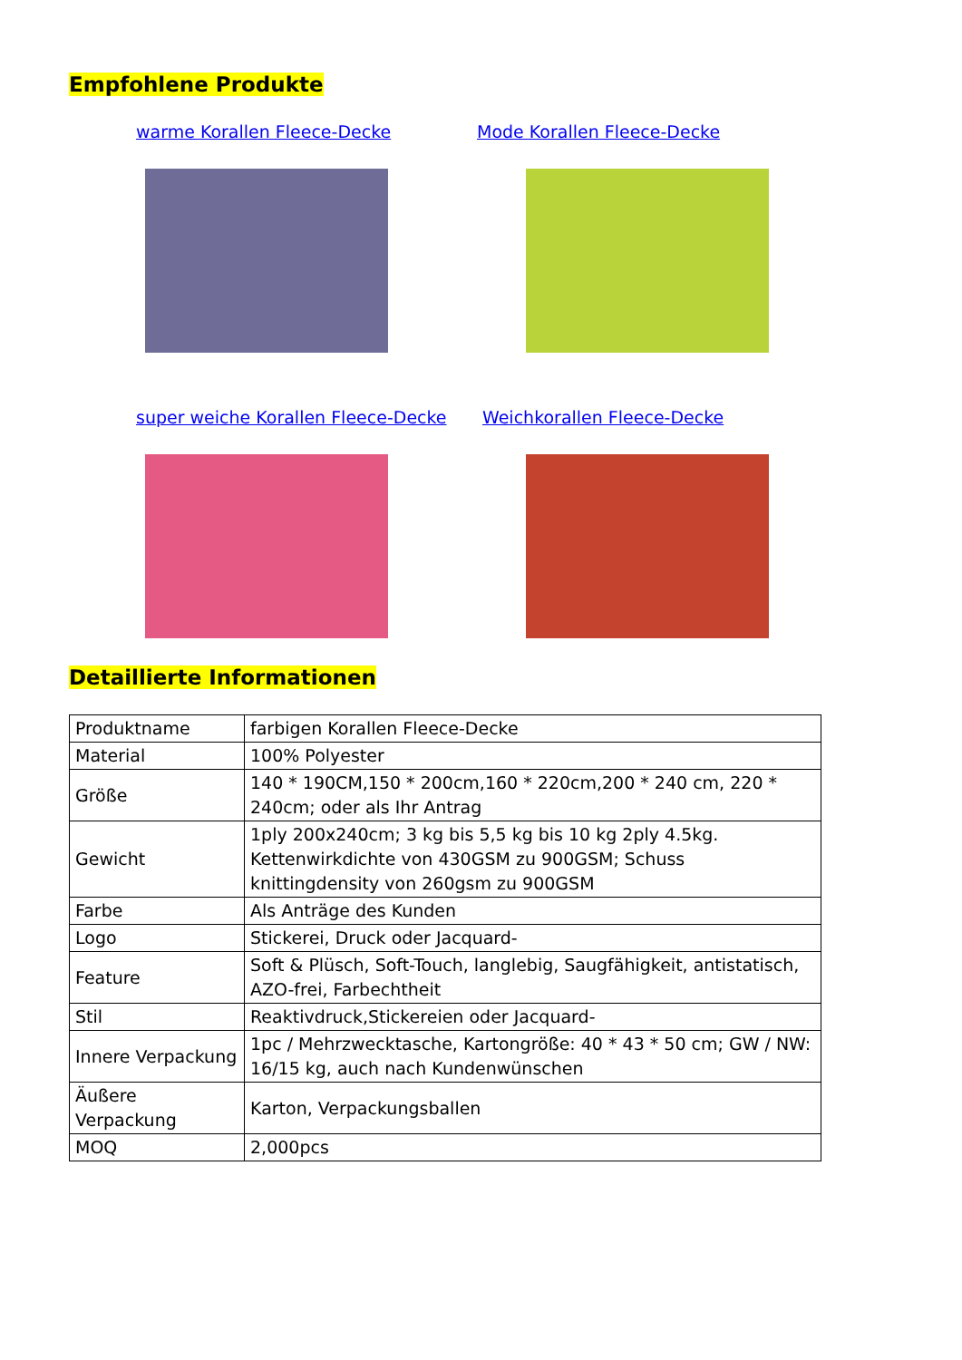Empfohlene Produkte
warme Korallen Fleece-Decke
Mode Korallen Fleece-Decke
super weiche Korallen Fleece-Decke
Weichkorallen Fleece-Decke
Detaillierte Informationen
| Produktname | farbigen Korallen Fleece-Decke |
| Material | 100% Polyester |
| Größe | 140 * 190CM,150 * 200cm,160 * 220cm,200 * 240 cm, 220 * 240cm; oder als Ihr Antrag |
| Gewicht | 1ply 200x240cm; 3 kg bis 5,5 kg bis 10 kg 2ply 4.5kg. Kettenwirkdichte von 430GSM zu 900GSM; Schuss knittingdensity von 260gsm zu 900GSM |
| Farbe | Als Anträge des Kunden |
| Logo | Stickerei, Druck oder Jacquard- |
| Feature | Soft & Plüsch, Soft-Touch, langlebig, Saugfähigkeit, antistatisch, AZO-frei, Farbechtheit |
| Stil | Reaktivdruck,Stickereien oder Jacquard- |
| Innere Verpackung | 1pc / Mehrzwecktasche, Kartongröße: 40 * 43 * 50 cm; GW / NW: 16/15 kg, auch nach Kundenwünschen |
| Äußere Verpackung | Karton, Verpackungsballen |
| MOQ | 2,000pcs |